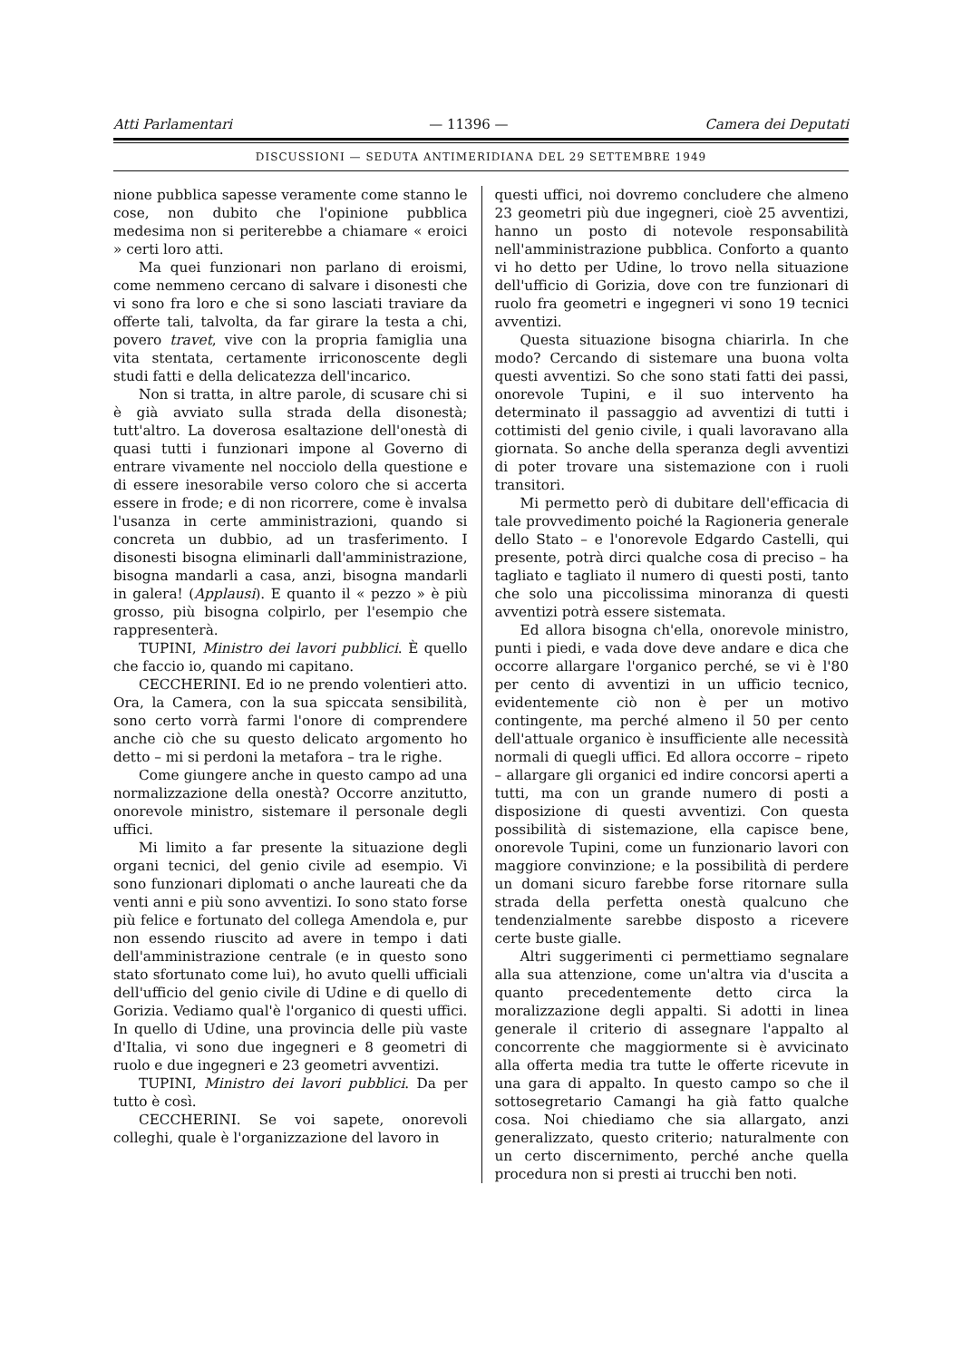Atti Parlamentari — 11396 — Camera dei Deputati
DISCUSSIONI — SEDUTA ANTIMERIDIANA DEL 29 SETTEMBRE 1949
nione pubblica sapesse veramente come stanno le cose, non dubito che l'opinione pubblica medesima non si periterebbe a chiamare « eroici » certi loro atti.
Ma quei funzionari non parlano di eroismi, come nemmeno cercano di salvare i disonesti che vi sono fra loro e che si sono lasciati traviare da offerte tali, talvolta, da far girare la testa a chi, povero travet, vive con la propria famiglia una vita stentata, certamente irriconoscente degli studi fatti e della delicatezza dell'incarico.
Non si tratta, in altre parole, di scusare chi si è già avviato sulla strada della disonestà; tutt'altro. La doverosa esaltazione dell'onestà di quasi tutti i funzionari impone al Governo di entrare vivamente nel nocciolo della questione e di essere inesorabile verso coloro che si accerta essere in frode; e di non ricorrere, come è invalsa l'usanza in certe amministrazioni, quando si concreta un dubbio, ad un trasferimento. I disonesti bisogna eliminarli dall'amministrazione, bisogna mandarli a casa, anzi, bisogna mandarli in galera! (Applausi). E quanto il « pezzo » è più grosso, più bisogna colpirlo, per l'esempio che rappresenterà.
TUPINI, Ministro dei lavori pubblici. È quello che faccio io, quando mi capitano.
CECCHERINI. Ed io ne prendo volentieri atto. Ora, la Camera, con la sua spiccata sensibilità, sono certo vorrà farmi l'onore di comprendere anche ciò che su questo delicato argomento ho detto – mi si perdoni la metafora – tra le righe.
Come giungere anche in questo campo ad una normalizzazione della onestà? Occorre anzitutto, onorevole ministro, sistemare il personale degli uffici.
Mi limito a far presente la situazione degli organi tecnici, del genio civile ad esempio. Vi sono funzionari diplomati o anche laureati che da venti anni e più sono avventizi. Io sono stato forse più felice e fortunato del collega Amendola e, pur non essendo riuscito ad avere in tempo i dati dell'amministrazione centrale (e in questo sono stato sfortunato come lui), ho avuto quelli ufficiali dell'ufficio del genio civile di Udine e di quello di Gorizia. Vediamo qual'è l'organico di questi uffici. In quello di Udine, una provincia delle più vaste d'Italia, vi sono due ingegneri e 8 geometri di ruolo e due ingegneri e 23 geometri avventizi.
TUPINI, Ministro dei lavori pubblici. Da per tutto è così.
CECCHERINI. Se voi sapete, onorevoli colleghi, quale è l'organizzazione del lavoro in
questi uffici, noi dovremo concludere che almeno 23 geometri più due ingegneri, cioè 25 avventizi, hanno un posto di notevole responsabilità nell'amministrazione pubblica. Conforto a quanto vi ho detto per Udine, lo trovo nella situazione dell'ufficio di Gorizia, dove con tre funzionari di ruolo fra geometri e ingegneri vi sono 19 tecnici avventizi.
Questa situazione bisogna chiarirla. In che modo? Cercando di sistemare una buona volta questi avventizi. So che sono stati fatti dei passi, onorevole Tupini, e il suo intervento ha determinato il passaggio ad avventizi di tutti i cottimisti del genio civile, i quali lavoravano alla giornata. So anche della speranza degli avventizi di poter trovare una sistemazione con i ruoli transitori.
Mi permetto però di dubitare dell'efficacia di tale provvedimento poiché la Ragioneria generale dello Stato – e l'onorevole Edgardo Castelli, qui presente, potrà dirci qualche cosa di preciso – ha tagliato e tagliato il numero di questi posti, tanto che solo una piccolissima minoranza di questi avventizi potrà essere sistemata.
Ed allora bisogna ch'ella, onorevole ministro, punti i piedi, e vada dove deve andare e dica che occorre allargare l'organico perché, se vi è l'80 per cento di avventizi in un ufficio tecnico, evidentemente ciò non è per un motivo contingente, ma perché almeno il 50 per cento dell'attuale organico è insufficiente alle necessità normali di quegli uffici. Ed allora occorre – ripeto – allargare gli organici ed indire concorsi aperti a tutti, ma con un grande numero di posti a disposizione di questi avventizi. Con questa possibilità di sistemazione, ella capisce bene, onorevole Tupini, come un funzionario lavori con maggiore convinzione; e la possibilità di perdere un domani sicuro farebbe forse ritornare sulla strada della perfetta onestà qualcuno che tendenzialmente sarebbe disposto a ricevere certe buste gialle.
Altri suggerimenti ci permettiamo segnalare alla sua attenzione, come un'altra via d'uscita a quanto precedentemente detto circa la moralizzazione degli appalti. Si adotti in linea generale il criterio di assegnare l'appalto al concorrente che maggiormente si è avvicinato alla offerta media tra tutte le offerte ricevute in una gara di appalto. In questo campo so che il sottosegretario Camangi ha già fatto qualche cosa. Noi chiediamo che sia allargato, anzi generalizzato, questo criterio; naturalmente con un certo discernimento, perché anche quella procedura non si presti ai trucchi ben noti.